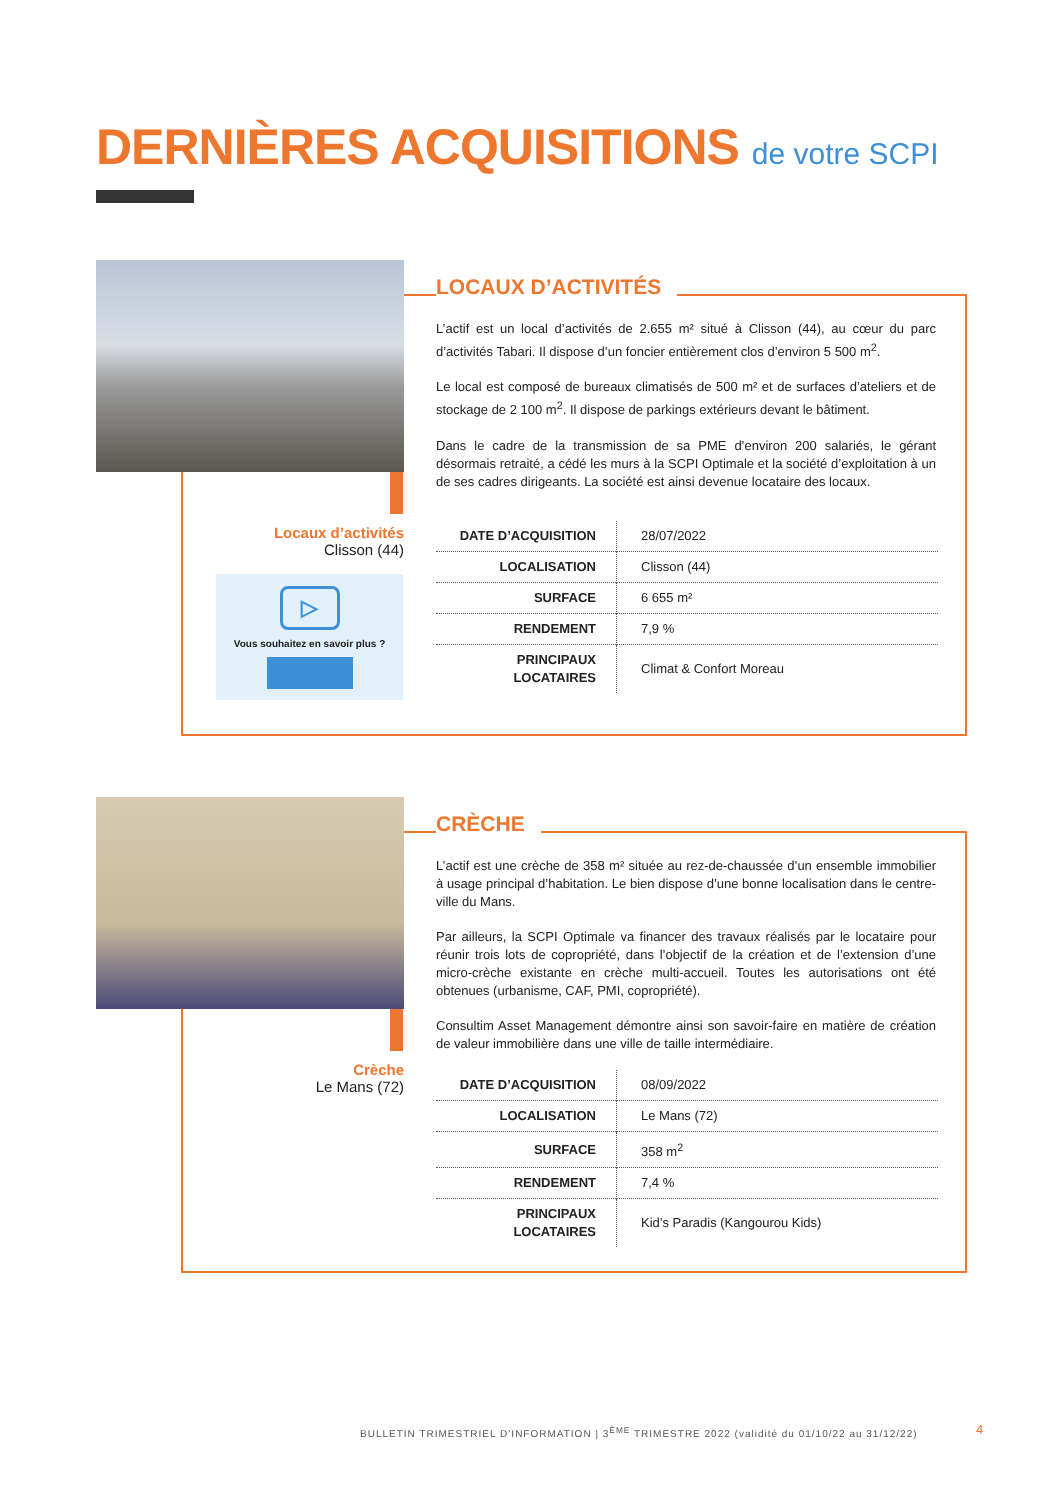DERNIÈRES ACQUISITIONS de votre SCPI
Locaux d’activités
Clisson (44)
▷
Vous souhaitez en savoir plus ?
LOCAUX D’ACTIVITÉS
L’actif est un local d’activités de 2.655 m² situé à Clisson (44), au cœur du parc d’activités Tabari. Il dispose d’un foncier entièrement clos d’environ 5 500 m<sup>2</sup>.
Le local est composé de bureaux climatisés de 500 m² et de surfaces d’ateliers et de stockage de 2 100 m<sup>2</sup>. Il dispose de parkings extérieurs devant le bâtiment.
Dans le cadre de la transmission de sa PME d’environ 200 salariés, le gérant désormais retraité, a cédé les murs à la SCPI Optimale et la société d’exploitation à un de ses cadres dirigeants. La société est ainsi devenue locataire des locaux.
| DATE D’ACQUISITION | 28/07/2022 |
| LOCALISATION | Clisson (44) |
| SURFACE | 6 655 m² |
| RENDEMENT | 7,9 % |
| PRINCIPAUX LOCATAIRES | Climat & Confort Moreau |
Crèche
Le Mans (72)
CRÈCHE
L’actif est une crèche de 358 m² située au rez-de-chaussée d’un ensemble immobilier à usage principal d’habitation. Le bien dispose d’une bonne localisation dans le centre-ville du Mans.
Par ailleurs, la SCPI Optimale va financer des travaux réalisés par le locataire pour réunir trois lots de copropriété, dans l’objectif de la création et de l’extension d’une micro-crèche existante en crèche multi-accueil. Toutes les autorisations ont été obtenues (urbanisme, CAF, PMI, copropriété).
Consultim Asset Management démontre ainsi son savoir-faire en matière de création de valeur immobilière dans une ville de taille intermédiaire.
| DATE D’ACQUISITION | 08/09/2022 |
| LOCALISATION | Le Mans (72) |
| SURFACE | 358 m<sup>2</sup> |
| RENDEMENT | 7,4 % |
| PRINCIPAUX LOCATAIRES | Kid’s Paradis (Kangourou Kids) |
BULLETIN TRIMESTRIEL D’INFORMATION | 3<sup>ÈME</sup> TRIMESTRE 2022 (validité du 01/10/22 au 31/12/22)
4